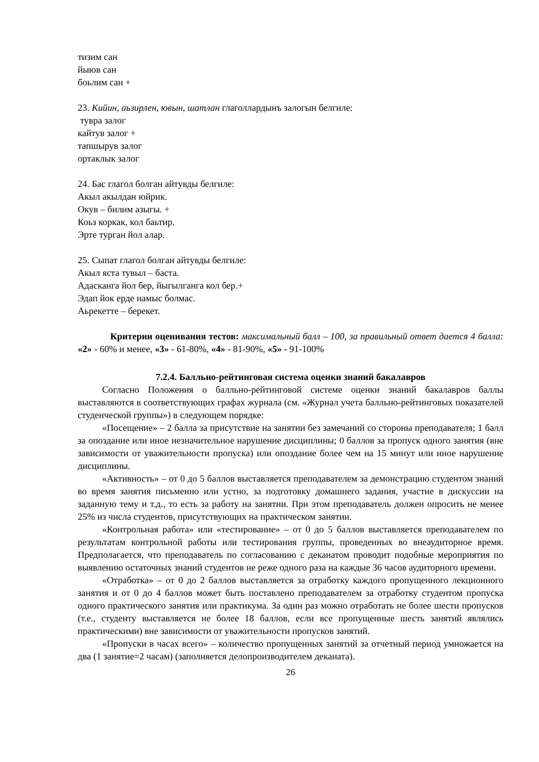тизим сан
йыюв сан
боьлим сан +
23. Кийин, аьзирлен, ювын, шатлан глаголлардынъ залогын белгиле:
тувра залог
кайтув залог +
тапшырув залог
ортаклык залог
24. Бас глагол болган айтувды белгиле:
Акыл акылдан юйрик.
Окув – билим азыгы. +
Коьз коркак, кол баьтир.
Эрте турган йол алар.
25. Сыпат глагол болган айтувды белгиле:
Акыл яста тувыл – баста.
Адасканга йол бер, йыгылганга кол бер.+
Эдап йок ерде намыс болмас.
Аьрекетте – берекет.
Критерии оценивания тестов: максимальный балл – 100, за правильный ответ дается 4 балла: «2» - 60% и менее, «3» - 61-80%, «4» - 81-90%, «5» - 91-100%
7.2.4. Балльно-рейтинговая система оценки знаний бакалавров
Согласно Положения о балльно-рейтинговой системе оценки знаний бакалавров баллы выставляются в соответствующих графах журнала (см. «Журнал учета балльно-рейтинговых показателей студенческой группы») в следующем порядке:
«Посещение» – 2 балла за присутствие на занятии без замечаний со стороны преподавателя; 1 балл за опоздание или иное незначительное нарушение дисциплины; 0 баллов за пропуск одного занятия (вне зависимости от уважительности пропуска) или опоздание более чем на 15 минут или иное нарушение дисциплины.
«Активность» – от 0 до 5 баллов выставляется преподавателем за демонстрацию студентом знаний во время занятия письменно или устно, за подготовку домашнего задания, участие в дискуссии на заданную тему и т.д., то есть за работу на занятии. При этом преподаватель должен опросить не менее 25% из числа студентов, присутствующих на практическом занятии.
«Контрольная работа» или «тестирование» – от 0 до 5 баллов выставляется преподавателем по результатам контрольной работы или тестирования группы, проведенных во внеаудиторное время. Предполагается, что преподаватель по согласованию с деканатом проводит подобные мероприятия по выявлению остаточных знаний студентов не реже одного раза на каждые 36 часов аудиторного времени.
«Отработка» – от 0 до 2 баллов выставляется за отработку каждого пропущенного лекционного занятия и от 0 до 4 баллов может быть поставлено преподавателем за отработку студентом пропуска одного практического занятия или практикума. За один раз можно отработать не более шести пропусков (т.е., студенту выставляется не более 18 баллов, если все пропущенные шесть занятий являлись практическими) вне зависимости от уважительности пропусков занятий.
«Пропуски в часах всего» – количество пропущенных занятий за отчетный период умножается на два (1 занятие=2 часам) (заполняется делопроизводителем деканата).
26